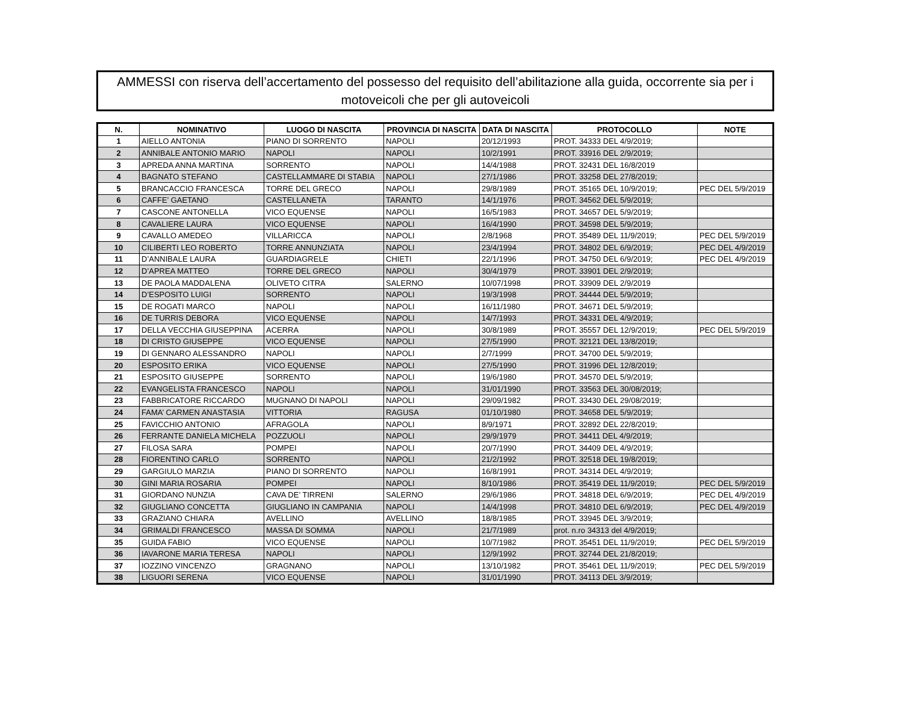AMMESSI con riserva dell’accertamento del possesso del requisito dell’abilitazione alla guida, occorrente sia per i motoveicoli che per gli autoveicoli
| N. | NOMINATIVO | LUOGO DI NASCITA | PROVINCIA DI NASCITA | DATA DI NASCITA | PROTOCOLLO | NOTE |
| --- | --- | --- | --- | --- | --- | --- |
| 1 | AIELLO ANTONIA | PIANO DI SORRENTO | NAPOLI | 20/12/1993 | PROT. 34333 DEL 4/9/2019; | |
| 2 | ANNIBALE ANTONIO MARIO | NAPOLI | NAPOLI | 10/2/1991 | PROT. 33916 DEL 2/9/2019; | |
| 3 | APREDA ANNA MARTINA | SORRENTO | NAPOLI | 14/4/1988 | PROT. 32431 DEL 16/8/2019 | |
| 4 | BAGNATO STEFANO | CASTELLAMMARE DI STABIA | NAPOLI | 27/1/1986 | PROT. 33258 DEL 27/8/2019; | |
| 5 | BRANCACCIO FRANCESCA | TORRE DEL GRECO | NAPOLI | 29/8/1989 | PROT. 35165 DEL 10/9/2019; | PEC DEL 5/9/2019 |
| 6 | CAFFE’ GAETANO | CASTELLANETA | TARANTO | 14/1/1976 | PROT. 34562 DEL 5/9/2019; | |
| 7 | CASCONE ANTONELLA | VICO EQUENSE | NAPOLI | 16/5/1983 | PROT. 34657 DEL 5/9/2019; | |
| 8 | CAVALIERE LAURA | VICO EQUENSE | NAPOLI | 16/4/1990 | PROT. 34598 DEL 5/9/2019; | |
| 9 | CAVALLO AMEDEO | VILLARICCA | NAPOLI | 2/8/1968 | PROT. 35489 DEL 11/9/2019; | PEC DEL 5/9/2019 |
| 10 | CILIBERTI LEO ROBERTO | TORRE ANNUNZIATA | NAPOLI | 23/4/1994 | PROT. 34802 DEL 6/9/2019; | PEC DEL 4/9/2019 |
| 11 | D’ANNIBALE LAURA | GUARDIAGRELE | CHIETI | 22/1/1996 | PROT. 34750 DEL 6/9/2019; | PEC DEL 4/9/2019 |
| 12 | D’APREA MATTEO | TORRE DEL GRECO | NAPOLI | 30/4/1979 | PROT. 33901 DEL 2/9/2019; | |
| 13 | DE PAOLA MADDALENA | OLIVETO CITRA | SALERNO | 10/07/1998 | PROT. 33909 DEL 2/9/2019 | |
| 14 | D’ESPOSITO LUIGI | SORRENTO | NAPOLI | 19/3/1998 | PROT. 34444 DEL 5/9/2019; | |
| 15 | DE ROGATI MARCO | NAPOLI | NAPOLI | 16/11/1980 | PROT. 34671 DEL 5/9/2019; | |
| 16 | DE TURRIS DEBORA | VICO EQUENSE | NAPOLI | 14/7/1993 | PROT. 34331 DEL 4/9/2019; | |
| 17 | DELLA VECCHIA GIUSEPPINA | ACERRA | NAPOLI | 30/8/1989 | PROT. 35557 DEL 12/9/2019; | PEC DEL 5/9/2019 |
| 18 | DI CRISTO GIUSEPPE | VICO EQUENSE | NAPOLI | 27/5/1990 | PROT. 32121 DEL 13/8/2019; | |
| 19 | DI GENNARO ALESSANDRO | NAPOLI | NAPOLI | 2/7/1999 | PROT. 34700 DEL 5/9/2019; | |
| 20 | ESPOSITO ERIKA | VICO EQUENSE | NAPOLI | 27/5/1990 | PROT. 31996 DEL 12/8/2019; | |
| 21 | ESPOSITO GIUSEPPE | SORRENTO | NAPOLI | 19/6/1980 | PROT. 34570 DEL 5/9/2019; | |
| 22 | EVANGELISTA FRANCESCO | NAPOLI | NAPOLI | 31/01/1990 | PROT. 33563 DEL 30/08/2019; | |
| 23 | FABBRICATORE RICCARDO | MUGNANO DI NAPOLI | NAPOLI | 29/09/1982 | PROT. 33430 DEL 29/08/2019; | |
| 24 | FAMA’ CARMEN ANASTASIA | VITTORIA | RAGUSA | 01/10/1980 | PROT. 34658 DEL 5/9/2019; | |
| 25 | FAVICCHIO ANTONIO | AFRAGOLA | NAPOLI | 8/9/1971 | PROT. 32892 DEL 22/8/2019; | |
| 26 | FERRANTE DANIELA MICHELA | POZZUOLI | NAPOLI | 29/9/1979 | PROT. 34411 DEL 4/9/2019; | |
| 27 | FILOSA SARA | POMPEI | NAPOLI | 20/7/1990 | PROT. 34409 DEL 4/9/2019; | |
| 28 | FIORENTINO CARLO | SORRENTO | NAPOLI | 21/2/1992 | PROT. 32518 DEL 19/8/2019; | |
| 29 | GARGIULO MARZIA | PIANO DI SORRENTO | NAPOLI | 16/8/1991 | PROT. 34314 DEL 4/9/2019; | |
| 30 | GINI MARIA ROSARIA | POMPEI | NAPOLI | 8/10/1986 | PROT. 35419 DEL 11/9/2019; | PEC DEL 5/9/2019 |
| 31 | GIORDANO NUNZIA | CAVA DE’ TIRRENI | SALERNO | 29/6/1986 | PROT. 34818 DEL 6/9/2019; | PEC DEL 4/9/2019 |
| 32 | GIUGLIANO CONCETTA | GIUGLIANO IN CAMPANIA | NAPOLI | 14/4/1998 | PROT. 34810 DEL 6/9/2019; | PEC DEL 4/9/2019 |
| 33 | GRAZIANO CHIARA | AVELLINO | AVELLINO | 18/8/1985 | PROT. 33945 DEL 3/9/2019; | |
| 34 | GRIMALDI FRANCESCO | MASSA DI SOMMA | NAPOLI | 21/7/1989 | prot. n.ro 34313 del 4/9/2019; | |
| 35 | GUIDA FABIO | VICO EQUENSE | NAPOLI | 10/7/1982 | PROT. 35451 DEL 11/9/2019; | PEC DEL 5/9/2019 |
| 36 | IAVARONE MARIA TERESA | NAPOLI | NAPOLI | 12/9/1992 | PROT. 32744 DEL 21/8/2019; | |
| 37 | IOZZINO VINCENZO | GRAGNANO | NAPOLI | 13/10/1982 | PROT. 35461 DEL 11/9/2019; | PEC DEL 5/9/2019 |
| 38 | LIGUORI SERENA | VICO EQUENSE | NAPOLI | 31/01/1990 | PROT. 34113 DEL 3/9/2019; | |